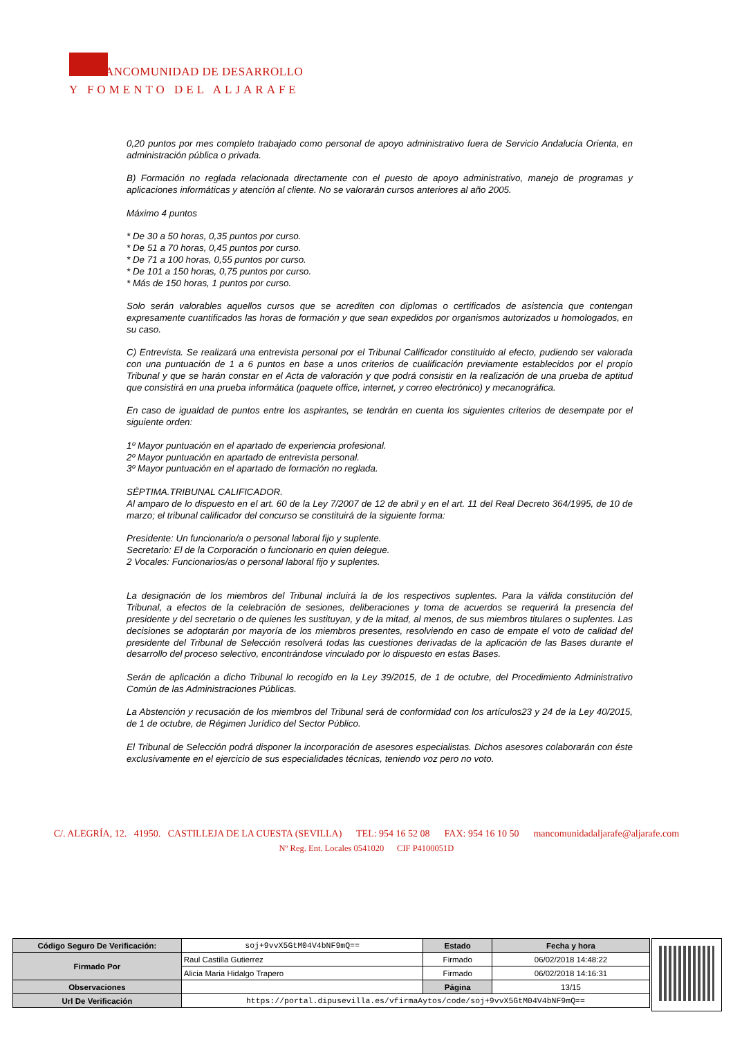ANCOMUNIDAD DE DESARROLLO
Y FOMENTO DEL ALJARAFE
0,20 puntos por mes completo trabajado como personal de apoyo administrativo fuera de Servicio Andalucía Orienta, en administración pública o privada.
B) Formación no reglada relacionada directamente con el puesto de apoyo administrativo, manejo de programas y aplicaciones informáticas y atención al cliente. No se valorarán cursos anteriores al año 2005.
Máximo 4 puntos
* De 30 a 50 horas, 0,35 puntos por curso.
* De 51 a 70 horas, 0,45 puntos por curso.
* De 71 a 100 horas, 0,55 puntos por curso.
* De 101 a 150 horas, 0,75 puntos por curso.
* Más de 150 horas, 1 puntos por curso.
Solo serán valorables aquellos cursos que se acrediten con diplomas o certificados de asistencia que contengan expresamente cuantificados las horas de formación y que sean expedidos por organismos autorizados u homologados, en su caso.
C) Entrevista. Se realizará una entrevista personal por el Tribunal Calificador constituido al efecto, pudiendo ser valorada con una puntuación de 1 a 6 puntos en base a unos criterios de cualificación previamente establecidos por el propio Tribunal y que se harán constar en el Acta de valoración y que podrá consistir en la realización de una prueba de aptitud que consistirá en una prueba informática (paquete office, internet, y correo electrónico) y mecanográfica.
En caso de igualdad de puntos entre los aspirantes, se tendrán en cuenta los siguientes criterios de desempate por el siguiente orden:
1º Mayor puntuación en el apartado de experiencia profesional.
2º Mayor puntuación en apartado de entrevista personal.
3º Mayor puntuación en el apartado de formación no reglada.
SÉPTIMA.TRIBUNAL CALIFICADOR.
Al amparo de lo dispuesto en el art. 60 de la Ley 7/2007 de 12 de abril y en el art. 11 del Real Decreto 364/1995, de 10 de marzo; el tribunal calificador del concurso se constituirá de la siguiente forma:
Presidente: Un funcionario/a o personal laboral fijo y suplente.
Secretario: El de la Corporación o funcionario en quien delegue.
2 Vocales: Funcionarios/as o personal laboral fijo y suplentes.
La designación de los miembros del Tribunal incluirá la de los respectivos suplentes. Para la válida constitución del Tribunal, a efectos de la celebración de sesiones, deliberaciones y toma de acuerdos se requerirá la presencia del presidente y del secretario o de quienes les sustituyan, y de la mitad, al menos, de sus miembros titulares o suplentes. Las decisiones se adoptarán por mayoría de los miembros presentes, resolviendo en caso de empate el voto de calidad del presidente del Tribunal de Selección resolverá todas las cuestiones derivadas de la aplicación de las Bases durante el desarrollo del proceso selectivo, encontrándose vinculado por lo dispuesto en estas Bases.
Serán de aplicación a dicho Tribunal lo recogido en la Ley 39/2015, de 1 de octubre, del Procedimiento Administrativo Común de las Administraciones Públicas.
La Abstención y recusación de los miembros del Tribunal será de conformidad con los artículos23 y 24 de la Ley 40/2015, de 1 de octubre, de Régimen Jurídico del Sector Público.
El Tribunal de Selección podrá disponer la incorporación de asesores especialistas. Dichos asesores colaborarán con éste exclusivamente en el ejercicio de sus especialidades técnicas, teniendo voz pero no voto.
C/. ALEGRÍA, 12. 41950. CASTILLEJA DE LA CUESTA (SEVILLA) TEL: 954 16 52 08 FAX: 954 16 10 50 mancomunidadaljarafe@aljarafe.com
Nº Reg. Ent. Locales 0541020 CIF P4100051D
| Código Seguro De Verificación: | soj+9vvX5GtM04V4bNF9mQ== | Estado | Fecha y hora |
| Firmado Por | Raul Castilla Gutierrez | Firmado | 06/02/2018 14:48:22 |
| | Alicia Maria Hidalgo Trapero | Firmado | 06/02/2018 14:16:31 |
| Observaciones | | Página | 13/15 |
| Url De Verificación | https://portal.dipusevilla.es/vfirmaAytos/code/soj+9vvX5GtM04V4bNF9mQ== | | |